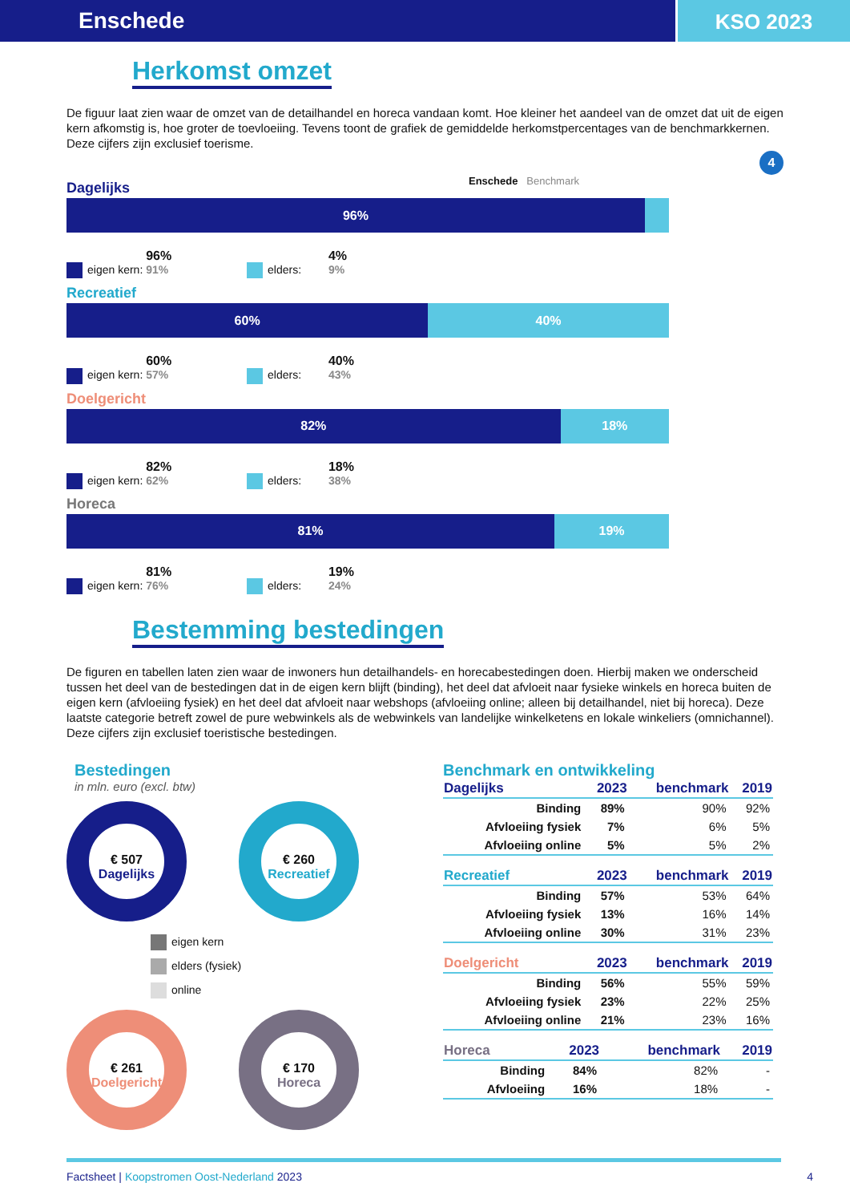Enschede KSO 2023
Herkomst omzet
De figuur laat zien waar de omzet van de detailhandel en horeca vandaan komt. Hoe kleiner het aandeel van de omzet dat uit de eigen kern afkomstig is, hoe groter de toevloeiing. Tevens toont de grafiek de gemiddelde herkomstpercentages van de benchmarkkernen. Deze cijfers zijn exclusief toerisme.
4
Dagelijks
Enschede Benchmark
96%
eigen kern: 96% 91% elders: 4% 9%
Recreatief
60% 40%
eigen kern: 60% 57% elders: 40% 43%
Doelgericht
82% 18%
eigen kern: 82% 62% elders: 18% 38%
Horeca
81% 19%
eigen kern: 81% 76% elders: 19% 24%
Bestemming bestedingen
De figuren en tabellen laten zien waar de inwoners hun detailhandels- en horecabestedingen doen. Hierbij maken we onderscheid tussen het deel van de bestedingen dat in de eigen kern blijft (binding), het deel dat afvloeit naar fysieke winkels en horeca buiten de eigen kern (afvloeiing fysiek) en het deel dat afvloeit naar webshops (afvloeiing online; alleen bij detailhandel, niet bij horeca). Deze laatste categorie betreft zowel de pure webwinkels als de webwinkels van landelijke winkelketens en lokale winkeliers (omnichannel). Deze cijfers zijn exclusief toeristische bestedingen.
Bestedingen
in mln. euro (excl. btw)
€ 507
Dagelijks
€ 260
Recreatief
eigen kern
elders (fysiek)
online
€ 261
Doelgericht
€ 170
Horeca
Benchmark en ontwikkeling
| Dagelijks | 2023 | benchmark | 2019 |
| --- | --- | --- | --- |
| Binding | 89% | 90% | 92% |
| Afvloeiing fysiek | 7% | 6% | 5% |
| Afvloeiing online | 5% | 5% | 2% |
| Recreatief | 2023 | benchmark | 2019 |
| --- | --- | --- | --- |
| Binding | 57% | 53% | 64% |
| Afvloeiing fysiek | 13% | 16% | 14% |
| Afvloeiing online | 30% | 31% | 23% |
| Doelgericht | 2023 | benchmark | 2019 |
| --- | --- | --- | --- |
| Binding | 56% | 55% | 59% |
| Afvloeiing fysiek | 23% | 22% | 25% |
| Afvloeiing online | 21% | 23% | 16% |
| Horeca | 2023 | benchmark | 2019 |
| --- | --- | --- | --- |
| Binding | 84% | 82% | - |
| Afvloeiing | 16% | 18% | - |
Factsheet | Koopstromen Oost-Nederland 2023 4